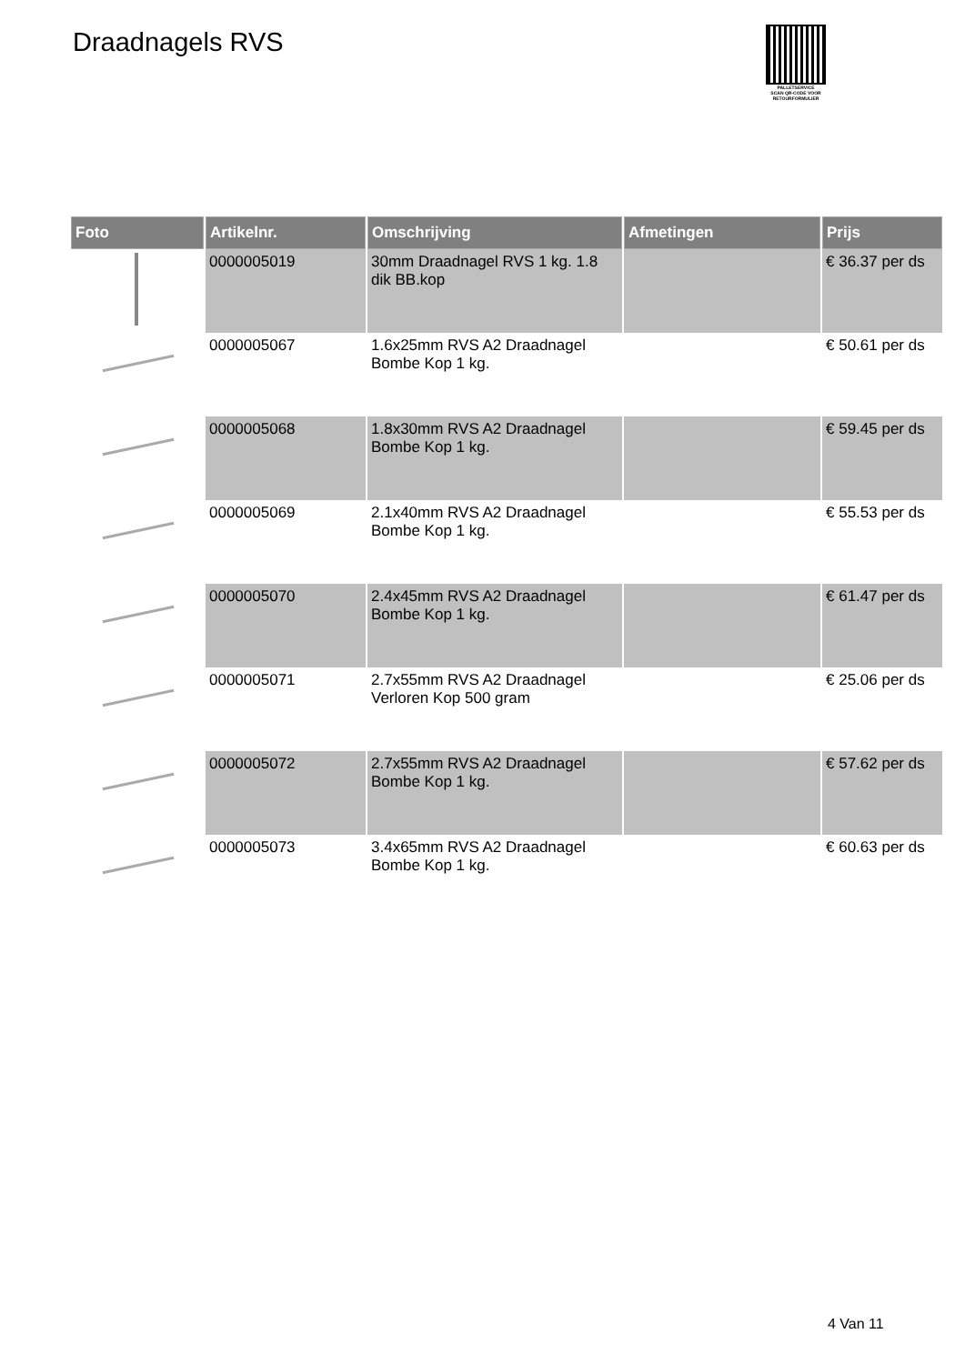Draadnagels RVS
PALLETSERVICE
SCAN QR-CODE VOOR
RETOURFORMULIER
| Foto | Artikelnr. | Omschrijving | Afmetingen | Prijs |
| --- | --- | --- | --- | --- |
| | 0000005019 | 30mm Draadnagel RVS 1 kg. 1.8 dik BB.kop | | € 36.37 per ds |
| | 0000005067 | 1.6x25mm RVS A2 Draadnagel Bombe Kop 1 kg. | | € 50.61 per ds |
| | 0000005068 | 1.8x30mm RVS A2 Draadnagel Bombe Kop 1 kg. | | € 59.45 per ds |
| | 0000005069 | 2.1x40mm RVS A2 Draadnagel Bombe Kop 1 kg. | | € 55.53 per ds |
| | 0000005070 | 2.4x45mm RVS A2 Draadnagel Bombe Kop 1 kg. | | € 61.47 per ds |
| | 0000005071 | 2.7x55mm RVS A2 Draadnagel Verloren Kop 500 gram | | € 25.06 per ds |
| | 0000005072 | 2.7x55mm RVS A2 Draadnagel Bombe Kop 1 kg. | | € 57.62 per ds |
| | 0000005073 | 3.4x65mm RVS A2 Draadnagel Bombe Kop 1 kg. | | € 60.63 per ds |
4 Van 11